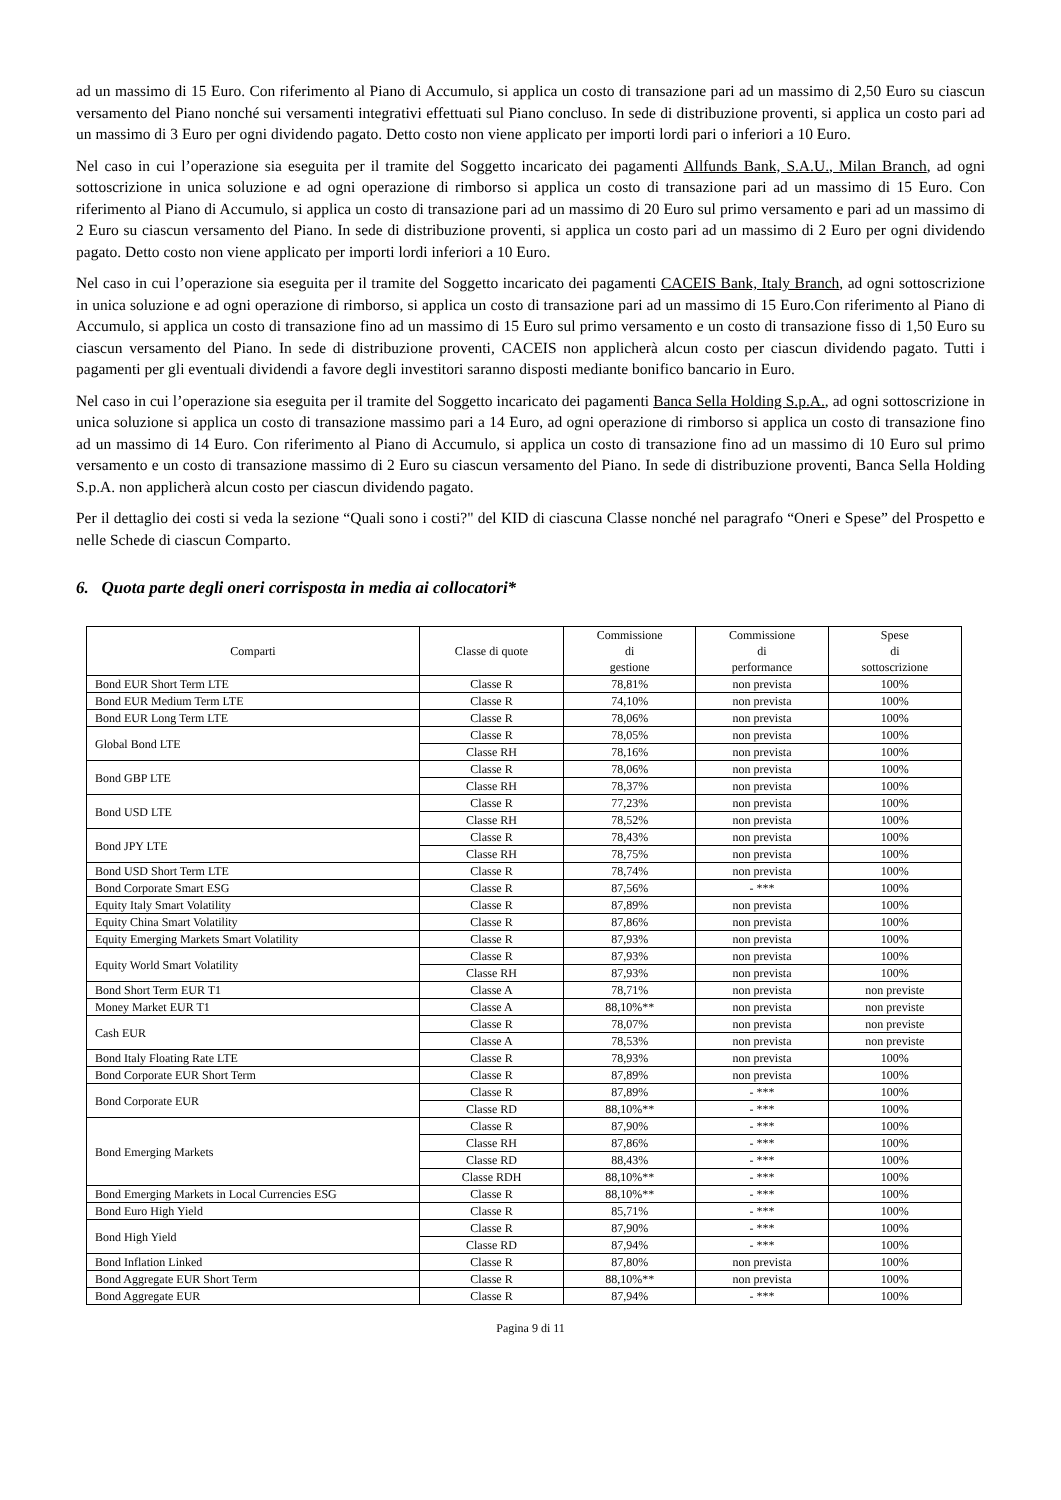ad un massimo di 15 Euro. Con riferimento al Piano di Accumulo, si applica un costo di transazione pari ad un massimo di 2,50 Euro su ciascun versamento del Piano nonché sui versamenti integrativi effettuati sul Piano concluso. In sede di distribuzione proventi, si applica un costo pari ad un massimo di 3 Euro per ogni dividendo pagato. Detto costo non viene applicato per importi lordi pari o inferiori a 10 Euro.
Nel caso in cui l’operazione sia eseguita per il tramite del Soggetto incaricato dei pagamenti Allfunds Bank, S.A.U., Milan Branch, ad ogni sottoscrizione in unica soluzione e ad ogni operazione di rimborso si applica un costo di transazione pari ad un massimo di 15 Euro. Con riferimento al Piano di Accumulo, si applica un costo di transazione pari ad un massimo di 20 Euro sul primo versamento e pari ad un massimo di 2 Euro su ciascun versamento del Piano. In sede di distribuzione proventi, si applica un costo pari ad un massimo di 2 Euro per ogni dividendo pagato. Detto costo non viene applicato per importi lordi inferiori a 10 Euro.
Nel caso in cui l’operazione sia eseguita per il tramite del Soggetto incaricato dei pagamenti CACEIS Bank, Italy Branch, ad ogni sottoscrizione in unica soluzione e ad ogni operazione di rimborso, si applica un costo di transazione pari ad un massimo di 15 Euro.Con riferimento al Piano di Accumulo, si applica un costo di transazione fino ad un massimo di 15 Euro sul primo versamento e un costo di transazione fisso di 1,50 Euro su ciascun versamento del Piano. In sede di distribuzione proventi, CACEIS non applicherà alcun costo per ciascun dividendo pagato. Tutti i pagamenti per gli eventuali dividendi a favore degli investitori saranno disposti mediante bonifico bancario in Euro.
Nel caso in cui l’operazione sia eseguita per il tramite del Soggetto incaricato dei pagamenti Banca Sella Holding S.p.A., ad ogni sottoscrizione in unica soluzione si applica un costo di transazione massimo pari a 14 Euro, ad ogni operazione di rimborso si applica un costo di transazione fino ad un massimo di 14 Euro. Con riferimento al Piano di Accumulo, si applica un costo di transazione fino ad un massimo di 10 Euro sul primo versamento e un costo di transazione massimo di 2 Euro su ciascun versamento del Piano. In sede di distribuzione proventi, Banca Sella Holding S.p.A. non applicherà alcun costo per ciascun dividendo pagato.
Per il dettaglio dei costi si veda la sezione “Quali sono i costi?" del KID di ciascuna Classe nonché nel paragrafo “Oneri e Spese” del Prospetto e nelle Schede di ciascun Comparto.
6. Quota parte degli oneri corrisposta in media ai collocatori*
| Comparti | Classe di quote | Commissione di gestione | Commissione di performance | Spese di sottoscrizione |
| --- | --- | --- | --- | --- |
| Bond EUR Short Term LTE | Classe R | 78,81% | non prevista | 100% |
| Bond EUR Medium Term LTE | Classe R | 74,10% | non prevista | 100% |
| Bond EUR Long Term LTE | Classe R | 78,06% | non prevista | 100% |
| Global Bond LTE | Classe R | 78,05% | non prevista | 100% |
| | Classe RH | 78,16% | non prevista | 100% |
| Bond GBP LTE | Classe R | 78,06% | non prevista | 100% |
| | Classe RH | 78,37% | non prevista | 100% |
| Bond USD LTE | Classe R | 77,23% | non prevista | 100% |
| | Classe RH | 78,52% | non prevista | 100% |
| Bond JPY LTE | Classe R | 78,43% | non prevista | 100% |
| | Classe RH | 78,75% | non prevista | 100% |
| Bond USD Short Term LTE | Classe R | 78,74% | non prevista | 100% |
| Bond Corporate Smart ESG | Classe R | 87,56% | - *** | 100% |
| Equity Italy Smart Volatility | Classe R | 87,89% | non prevista | 100% |
| Equity China Smart Volatility | Classe R | 87,86% | non prevista | 100% |
| Equity Emerging Markets Smart Volatility | Classe R | 87,93% | non prevista | 100% |
| Equity World Smart Volatility | Classe R | 87,93% | non prevista | 100% |
| | Classe RH | 87,93% | non prevista | 100% |
| Bond Short Term EUR T1 | Classe A | 78,71% | non prevista | non previste |
| Money Market EUR T1 | Classe A | 88,10%** | non prevista | non previste |
| Cash EUR | Classe R | 78,07% | non prevista | non previste |
| | Classe A | 78,53% | non prevista | non previste |
| Bond Italy Floating Rate LTE | Classe R | 78,93% | non prevista | 100% |
| Bond Corporate EUR Short Term | Classe R | 87,89% | non prevista | 100% |
| Bond Corporate EUR | Classe R | 87,89% | - *** | 100% |
| | Classe RD | 88,10%** | - *** | 100% |
| Bond Emerging Markets | Classe R | 87,90% | - *** | 100% |
| | Classe RH | 87,86% | - *** | 100% |
| | Classe RD | 88,43% | - *** | 100% |
| | Classe RDH | 88,10%** | - *** | 100% |
| Bond Emerging Markets in Local Currencies ESG | Classe R | 88,10%** | - *** | 100% |
| Bond Euro High Yield | Classe R | 85,71% | - *** | 100% |
| Bond High Yield | Classe R | 87,90% | - *** | 100% |
| | Classe RD | 87,94% | - *** | 100% |
| Bond Inflation Linked | Classe R | 87,80% | non prevista | 100% |
| Bond Aggregate EUR Short Term | Classe R | 88,10%** | non prevista | 100% |
| Bond Aggregate EUR | Classe R | 87,94% | - *** | 100% |
Pagina 9 di 11